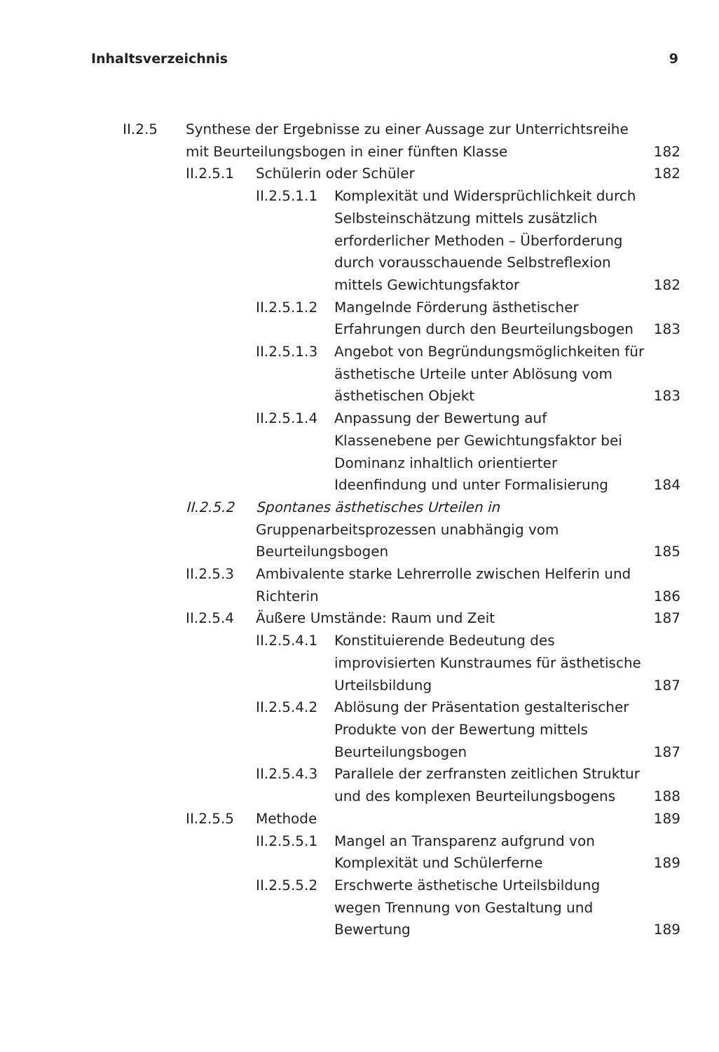Inhaltsverzeichnis 9
II.2.5 Synthese der Ergebnisse zu einer Aussage zur Unterrichtsreihe mit Beurteilungsbogen in einer fünften Klasse 182
II.2.5.1 Schülerin oder Schüler 182
II.2.5.1.1 Komplexität und Widersprüchlichkeit durch Selbsteinschätzung mittels zusätzlich erforderlicher Methoden – Überforderung durch vorausschauende Selbstreflexion mittels Gewichtungsfaktor 182
II.2.5.1.2 Mangelnde Förderung ästhetischer Erfahrungen durch den Beurteilungsbogen 183
II.2.5.1.3 Angebot von Begründungsmöglichkeiten für ästhetische Urteile unter Ablösung vom ästhetischen Objekt 183
II.2.5.1.4 Anpassung der Bewertung auf Klassenebene per Gewichtungsfaktor bei Dominanz inhaltlich orientierter Ideenfindung und unter Formalisierung 184
II.2.5.2 Spontanes ästhetisches Urteilen in Gruppenarbeitsprozessen unabhängig vom Beurteilungsbogen 185
II.2.5.3 Ambivalente starke Lehrerrolle zwischen Helferin und Richterin 186
II.2.5.4 Äußere Umstände: Raum und Zeit 187
II.2.5.4.1 Konstituierende Bedeutung des improvisierten Kunstraumes für ästhetische Urteilsbildung 187
II.2.5.4.2 Ablösung der Präsentation gestalterischer Produkte von der Bewertung mittels Beurteilungsbogen 187
II.2.5.4.3 Parallele der zerfransten zeitlichen Struktur und des komplexen Beurteilungsbogens 188
II.2.5.5 Methode 189
II.2.5.5.1 Mangel an Transparenz aufgrund von Komplexität und Schülerferne 189
II.2.5.5.2 Erschwerte ästhetische Urteilsbildung wegen Trennung von Gestaltung und Bewertung 189